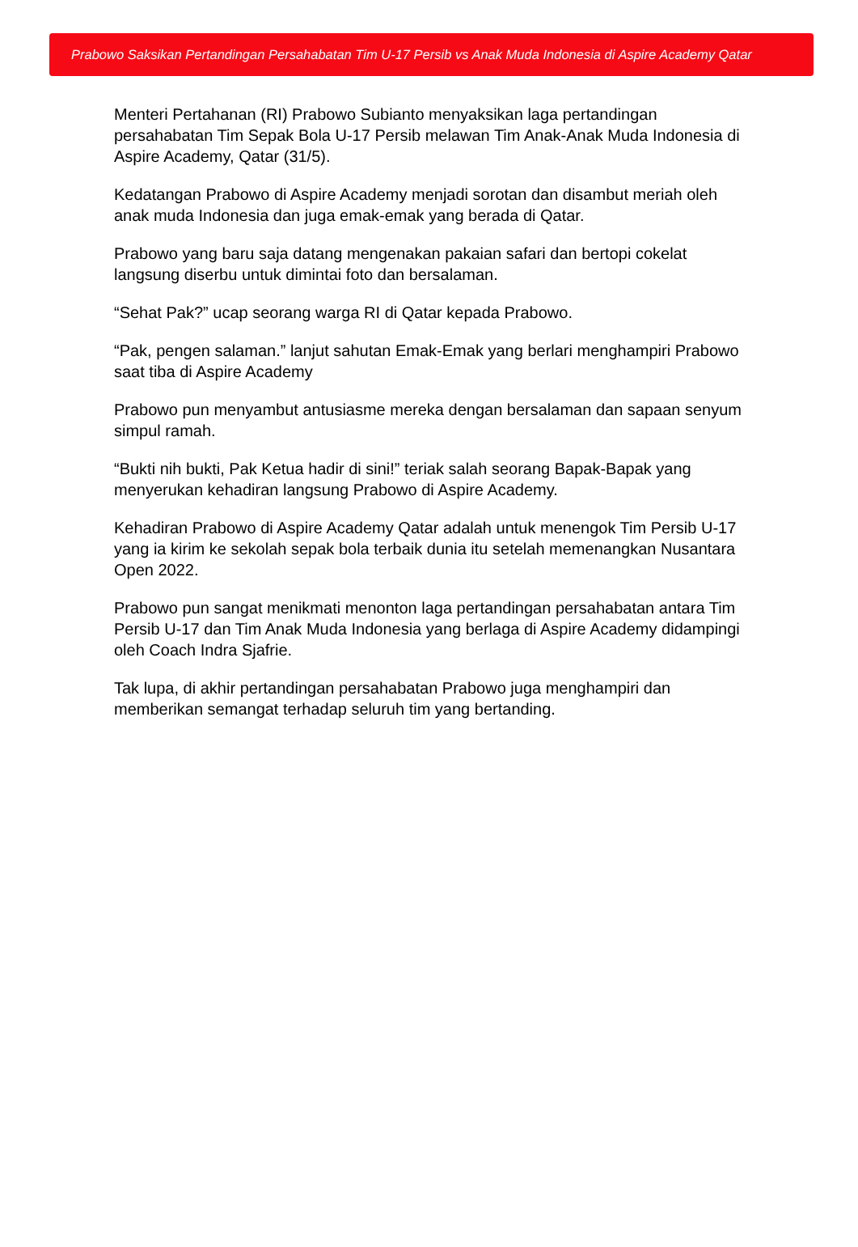Prabowo Saksikan Pertandingan Persahabatan Tim U-17 Persib vs Anak Muda Indonesia di Aspire Academy Qatar
Menteri Pertahanan (RI) Prabowo Subianto menyaksikan laga pertandingan persahabatan Tim Sepak Bola U-17 Persib melawan Tim Anak-Anak Muda Indonesia di Aspire Academy, Qatar (31/5).
Kedatangan Prabowo di Aspire Academy menjadi sorotan dan disambut meriah oleh anak muda Indonesia dan juga emak-emak yang berada di Qatar.
Prabowo yang baru saja datang mengenakan pakaian safari dan bertopi cokelat langsung diserbu untuk dimintai foto dan bersalaman.
“Sehat Pak?” ucap seorang warga RI di Qatar kepada Prabowo.
“Pak, pengen salaman.” lanjut sahutan Emak-Emak yang berlari menghampiri Prabowo saat tiba di Aspire Academy
Prabowo pun menyambut antusiasme mereka dengan bersalaman dan sapaan senyum simpul ramah.
“Bukti nih bukti, Pak Ketua hadir di sini!” teriak salah seorang Bapak-Bapak yang menyerukan kehadiran langsung Prabowo di Aspire Academy.
Kehadiran Prabowo di Aspire Academy Qatar adalah untuk menengok Tim Persib U-17 yang ia kirim ke sekolah sepak bola terbaik dunia itu setelah memenangkan Nusantara Open 2022.
Prabowo pun sangat menikmati menonton laga pertandingan persahabatan antara Tim Persib U-17 dan Tim Anak Muda Indonesia yang berlaga di Aspire Academy didampingi oleh Coach Indra Sjafrie.
Tak lupa, di akhir pertandingan persahabatan Prabowo juga menghampiri dan memberikan semangat terhadap seluruh tim yang bertanding.